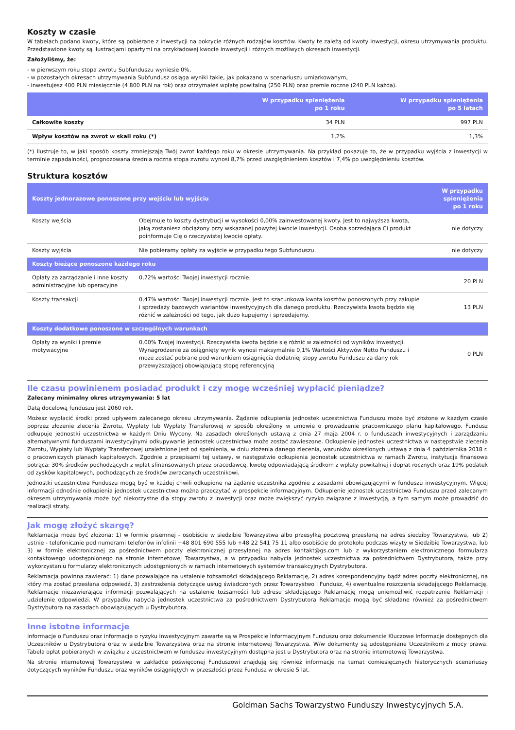Koszty w czasie
W tabelach podano kwoty, które są pobierane z inwestycji na pokrycie różnych rodzajów kosztów. Kwoty te zależą od kwoty inwestycji, okresu utrzymywania produktu. Przedstawione kwoty są ilustracjami opartymi na przykładowej kwocie inwestycji i różnych możliwych okresach inwestycji.
Założyliśmy, że:
- w pierwszym roku stopa zwrotu Subfunduszu wyniesie 0%,
- w pozostałych okresach utrzymywania Subfundusz osiąga wyniki takie, jak pokazano w scenariuszu umiarkowanym,
- inwestujesz 400 PLN miesięcznie (4 800 PLN na rok) oraz otrzymałeś wpłatę powitalną (250 PLN) oraz premie roczne (240 PLN każda).
| | W przypadku spieniężenia po 1 roku | W przypadku spieniężenia po 5 latach |
| --- | --- | --- |
| Całkowite koszty | 34 PLN | 997 PLN |
| Wpływ kosztów na zwrot w skali roku (*) | 1,2% | 1,3% |
(*) Ilustruje to, w jaki sposób koszty zmniejszają Twój zwrot każdego roku w okresie utrzymywania. Na przykład pokazuje to, że w przypadku wyjścia z inwestycji w terminie zapadalności, prognozowana średnia roczna stopa zwrotu wynosi 8,7% przed uwzględnieniem kosztów i 7,4% po uwzględnieniu kosztów.
Struktura kosztów
| Koszty jednorazowe ponoszone przy wejściu lub wyjściu | | W przypadku spieniężenia po 1 roku |
| --- | --- | --- |
| Koszty wejścia | Obejmuje to koszty dystrybucji w wysokości 0,00% zainwestowanej kwoty. Jest to najwyższa kwota, jaką zostaniesz obciążony przy wskazanej powyżej kwocie inwestycji. Osoba sprzedająca Ci produkt poinformuje Cię o rzeczywistej kwocie opłaty. | nie dotyczy |
| Koszty wyjścia | Nie pobieramy opłaty za wyjście w przypadku tego Subfunduszu. | nie dotyczy |
| Koszty bieżące ponoszone każdego roku | | |
| Opłaty za zarządzanie i inne koszty administracyjne lub operacyjne | 0,72% wartości Twojej inwestycji rocznie. | 20 PLN |
| Koszty transakcji | 0,47% wartości Twojej inwestycji rocznie. Jest to szacunkowa kwota kosztów ponoszonych przy zakupie i sprzedaży bazowych wariantów inwestycyjnych dla danego produktu. Rzeczywista kwota będzie się różnić w zależności od tego, jak dużo kupujemy i sprzedajemy. | 13 PLN |
| Koszty dodatkowe ponoszone w szczególnych warunkach | | |
| Opłaty za wyniki i premie motywacyjne | 0,00% Twojej inwestycji. Rzeczywista kwota będzie się różnić w zależności od wyników inwestycji. Wynagrodzenie za osiągnięty wynik wynosi maksymalnie 0,1% Wartości Aktywów Netto Funduszu i może zostać pobrane pod warunkiem osiągnięcia dodatniej stopy zwrotu Funduszu za dany rok przewyższającej obowiązującą stopę referencyjną | 0 PLN |
Ile czasu powinienem posiadać produkt i czy mogę wcześniej wypłacić pieniądze?
Zalecany minimalny okres utrzymywania: 5 lat
Datą docelową funduszu jest 2060 rok.
Możesz wypłacić środki przed upływem zalecanego okresu utrzymywania. Żądanie odkupienia jednostek uczestnictwa Funduszu może być złożone w każdym czasie poprzez złożenie zlecenia Zwrotu, Wypłaty lub Wypłaty Transferowej w sposób określony w umowie o prowadzenie pracowniczego planu kapitałowego. Fundusz odkupuje jednostki uczestnictwa w każdym Dniu Wyceny. Na zasadach określonych ustawą z dnia 27 maja 2004 r. o funduszach inwestycyjnych i zarządzaniu alternatywnymi funduszami inwestycyjnymi odkupywanie jednostek uczestnictwa może zostać zawieszone. Odkupienie jednostek uczestnictwa w następstwie zlecenia Zwrotu, Wypłaty lub Wypłaty Transferowej uzależnione jest od spełnienia, w dniu złożenia danego zlecenia, warunków określonych ustawą z dnia 4 października 2018 r. o pracowniczych planach kapitałowych. Zgodnie z przepisami tej ustawy, w następstwie odkupienia jednostek uczestnictwa w ramach Zwrotu, instytucja finansowa potrąca: 30% środków pochodzących z wpłat sfinansowanych przez pracodawcę, kwotę odpowiadającą środkom z wpłaty powitalnej i dopłat rocznych oraz 19% podatek od zysków kapitałowych, pochodzących ze środków zwracanych uczestnikowi.
Jednostki uczestnictwa Funduszu mogą być w każdej chwili odkupione na żądanie uczestnika zgodnie z zasadami obowiązującymi w funduszu inwestycyjnym. Więcej informacji odnośnie odkupienia jednostek uczestnictwa można przeczytać w prospekcie informacyjnym. Odkupienie jednostek uczestnictwa Funduszu przed zalecanym okresem utrzymywania może być niekorzystne dla stopy zwrotu z inwestycji oraz może zwiększyć ryzyko związane z inwestycją, a tym samym może prowadzić do realizacji straty.
Jak mogę złożyć skargę?
Reklamacja może być złożona: 1) w formie pisemnej - osobiście w siedzibie Towarzystwa albo przesyłką pocztową przesłaną na adres siedziby Towarzystwa, lub 2) ustnie - telefonicznie pod numerami telefonów infolinii +48 801 690 555 lub +48 22 541 75 11 albo osobiście do protokołu podczas wizyty w Siedzibie Towarzystwa, lub 3) w formie elektronicznej za pośrednictwem poczty elektronicznej przesyłanej na adres kontakt@gs.com lub z wykorzystaniem elektronicznego formularza kontaktowego udostępnionego na stronie internetowej Towarzystwa, a w przypadku nabycia jednostek uczestnictwa za pośrednictwem Dystrybutora, także przy wykorzystaniu formularzy elektronicznych udostępnionych w ramach internetowych systemów transakcyjnych Dystrybutora.
Reklamacja powinna zawierać: 1) dane pozwalające na ustalenie tożsamości składającego Reklamację, 2) adres korespondencyjny bądź adres poczty elektronicznej, na który ma zostać przesłana odpowiedź, 3) zastrzeżenia dotyczące usług świadczonych przez Towarzystwo i Fundusz, 4) ewentualne roszczenia składającego Reklamację. Reklamacje niezawierające informacji pozwalających na ustalenie tożsamości lub adresu składającego Reklamację mogą uniemożliwić rozpatrzenie Reklamacji i udzielenie odpowiedzi. W przypadku nabycia jednostek uczestnictwa za pośrednictwem Dystrybutora Reklamacje mogą być składane również za pośrednictwem Dystrybutora na zasadach obowiązujących u Dystrybutora.
Inne istotne informacje
Informacje o Funduszu oraz informacje o ryzyku inwestycyjnym zawarte są w Prospekcie Informacyjnym Funduszu oraz dokumencie Kluczowe Informacje dostępnych dla Uczestników u Dystrybutora oraz w siedzibie Towarzystwa oraz na stronie internetowej Towarzystwa. W/w dokumenty są udostępniane Uczestnikom z mocy prawa. Tabela opłat pobieranych w związku z uczestnictwem w funduszu inwestycyjnym dostępna jest u Dystrybutora oraz na stronie internetowej Towarzystwa.
Na stronie internetowej Towarzystwa w zakładce poświęconej Funduszowi znajdują się również informacje na temat comiesięcznych historycznych scenariuszy dotyczących wyników Funduszu oraz wyników osiągniętych w przeszłości przez Fundusz w okresie 5 lat.
Goldman Sachs Towarzystwo Funduszy Inwestycyjnych S.A.